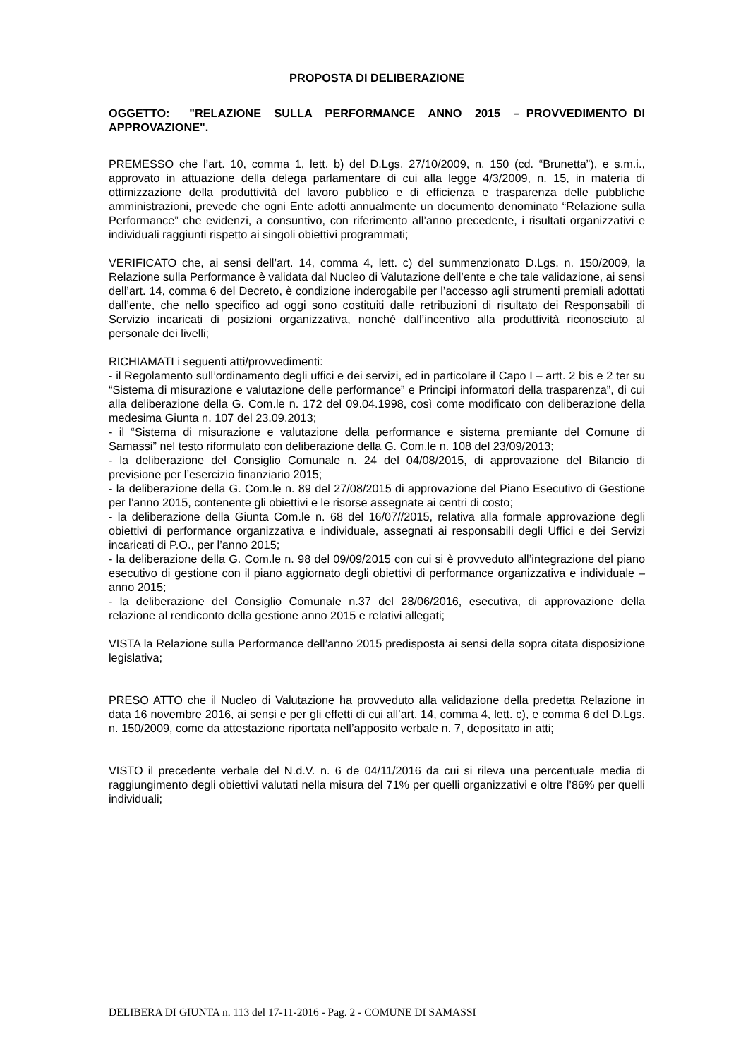PROPOSTA DI DELIBERAZIONE
OGGETTO: "RELAZIONE SULLA PERFORMANCE ANNO 2015 – PROVVEDIMENTO DI APPROVAZIONE".
PREMESSO che l’art. 10, comma 1, lett. b) del D.Lgs. 27/10/2009, n. 150 (cd. “Brunetta”), e s.m.i., approvato in attuazione della delega parlamentare di cui alla legge 4/3/2009, n. 15, in materia di ottimizzazione della produttività del lavoro pubblico e di efficienza e trasparenza delle pubbliche amministrazioni, prevede che ogni Ente adotti annualmente un documento denominato “Relazione sulla Performance” che evidenzi, a consuntivo, con riferimento all’anno precedente, i risultati organizzativi e individuali raggiunti rispetto ai singoli obiettivi programmati;
VERIFICATO che, ai sensi dell’art. 14, comma 4, lett. c) del summenzionato D.Lgs. n. 150/2009, la Relazione sulla Performance è validata dal Nucleo di Valutazione dell’ente e che tale validazione, ai sensi dell’art. 14, comma 6 del Decreto, è condizione inderogabile per l’accesso agli strumenti premiali adottati dall’ente, che nello specifico ad oggi sono costituiti dalle retribuzioni di risultato dei Responsabili di Servizio incaricati di posizioni organizzativa, nonché dall’incentivo alla produttività riconosciuto al personale dei livelli;
RICHIAMATI i seguenti atti/provvedimenti:
- il Regolamento sull’ordinamento degli uffici e dei servizi, ed in particolare il Capo I – artt. 2 bis e 2 ter su “Sistema di misurazione e valutazione delle performance” e Principi informatori della trasparenza”, di cui alla deliberazione della G. Com.le n. 172 del 09.04.1998, così come modificato con deliberazione della medesima Giunta n. 107 del 23.09.2013;
- il “Sistema di misurazione e valutazione della performance e sistema premiante del Comune di Samassi” nel testo riformulato con deliberazione della G. Com.le n. 108 del 23/09/2013;
- la deliberazione del Consiglio Comunale n. 24 del 04/08/2015, di approvazione del Bilancio di previsione per l’esercizio finanziario 2015;
- la deliberazione della G. Com.le n. 89 del 27/08/2015 di approvazione del Piano Esecutivo di Gestione per l’anno 2015, contenente gli obiettivi e le risorse assegnate ai centri di costo;
- la deliberazione della Giunta Com.le n. 68 del 16/07//2015, relativa alla formale approvazione degli obiettivi di performance organizzativa e individuale, assegnati ai responsabili degli Uffici e dei Servizi incaricati di P.O., per l’anno 2015;
- la deliberazione della G. Com.le n. 98 del 09/09/2015 con cui si è provveduto all’integrazione del piano esecutivo di gestione con il piano aggiornato degli obiettivi di performance organizzativa e individuale – anno 2015;
- la deliberazione del Consiglio Comunale n.37 del 28/06/2016, esecutiva, di approvazione della relazione al rendiconto della gestione anno 2015 e relativi allegati;
VISTA la Relazione sulla Performance dell’anno 2015 predisposta ai sensi della sopra citata disposizione legislativa;
PRESO ATTO che il Nucleo di Valutazione ha provveduto alla validazione della predetta Relazione in data 16 novembre 2016, ai sensi e per gli effetti di cui all’art. 14, comma 4, lett. c), e comma 6 del D.Lgs. n. 150/2009, come da attestazione riportata nell’apposito verbale n. 7, depositato in atti;
VISTO il precedente verbale del N.d.V. n. 6 de 04/11/2016 da cui si rileva una percentuale media di raggiungimento degli obiettivi valutati nella misura del 71% per quelli organizzativi e oltre l’86% per quelli individuali;
DELIBERA DI GIUNTA n. 113 del 17-11-2016 - Pag. 2 - COMUNE DI SAMASSI